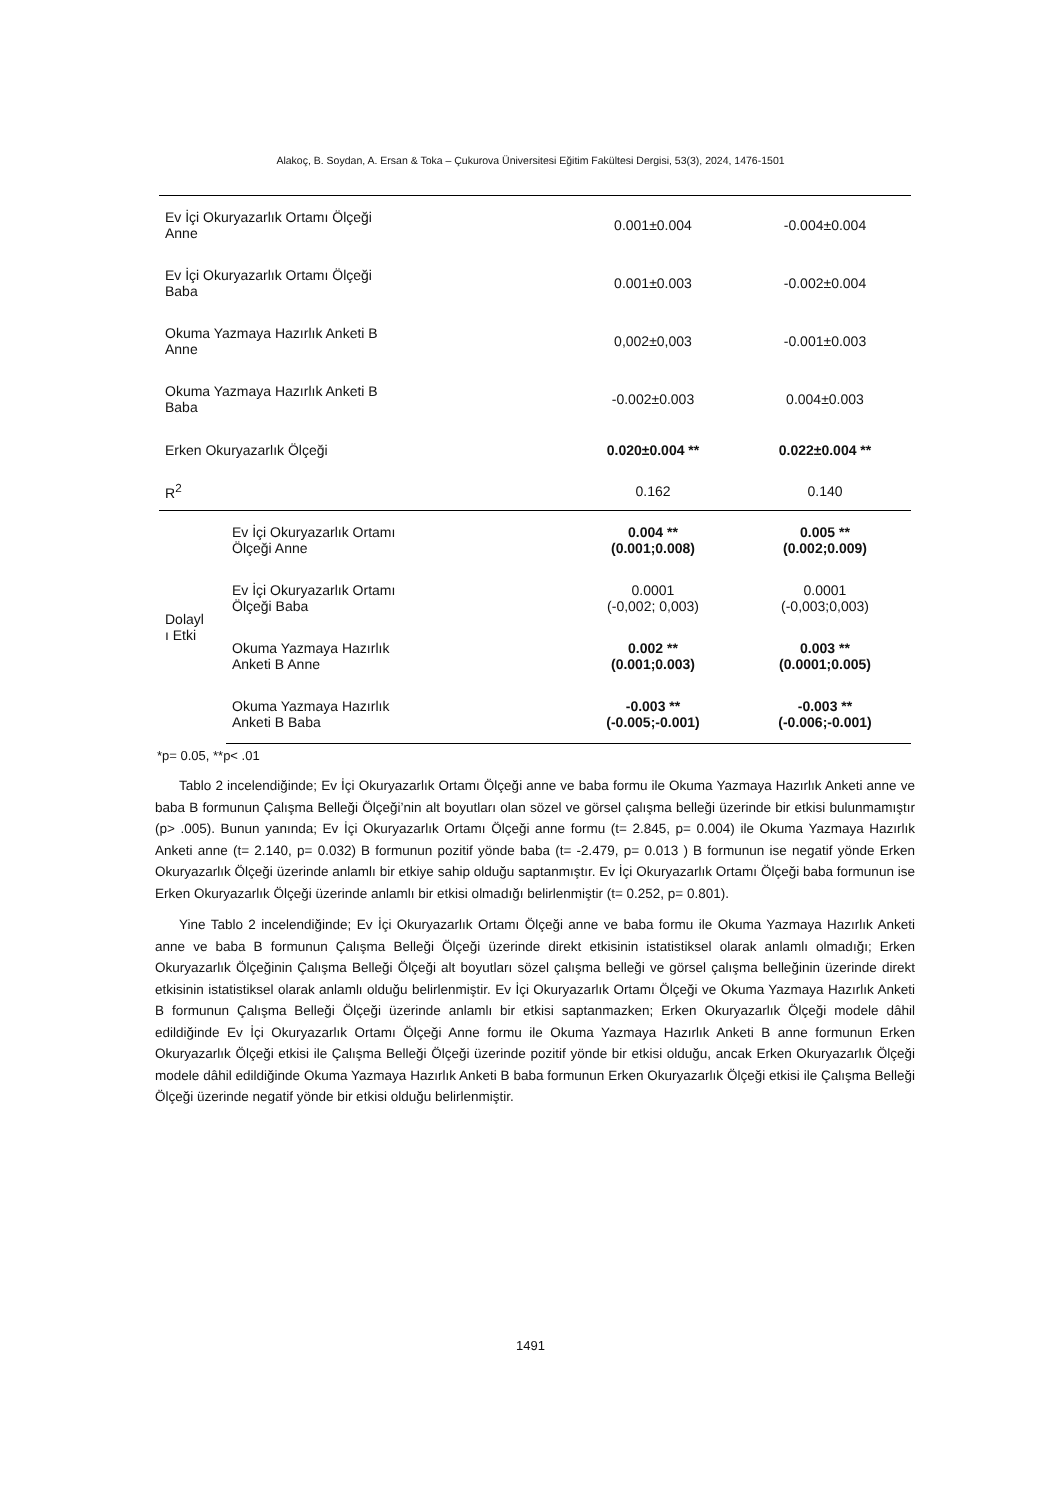Alakoç, B. Soydan, A. Ersan & Toka – Çukurova Üniversitesi Eğitim Fakültesi Dergisi, 53(3), 2024, 1476-1501
| Ev İçi Okuryazarlık Ortamı Ölçeği Anne | | 0.001±0.004 | -0.004±0.004 |
| Ev İçi Okuryazarlık Ortamı Ölçeği Baba | | 0.001±0.003 | -0.002±0.004 |
| Okuma Yazmaya Hazırlık Anketi B Anne | | 0,002±0,003 | -0.001±0.003 |
| Okuma Yazmaya Hazırlık Anketi B Baba | | -0.002±0.003 | 0.004±0.003 |
| Erken Okuryazarlık Ölçeği | | 0.020±0.004 ** | 0.022±0.004 ** |
| R<sup>2</sup> | | 0.162 | 0.140 |
| Dolayl ı Etki | Ev İçi Okuryazarlık Ortamı Ölçeği Anne | 0.004 ** (0.001;0.008) | 0.005 ** (0.002;0.009) |
| | Ev İçi Okuryazarlık Ortamı Ölçeği Baba | 0.0001 (-0,002; 0,003) | 0.0001 (-0,003;0,003) |
| | Okuma Yazmaya Hazırlık Anketi B Anne | 0.002 ** (0.001;0.003) | 0.003 ** (0.0001;0.005) |
| | Okuma Yazmaya Hazırlık Anketi B Baba | -0.003 ** (-0.005;-0.001) | -0.003 ** (-0.006;-0.001) |
*p= 0.05, **p< .01
Tablo 2 incelendiğinde; Ev İçi Okuryazarlık Ortamı Ölçeği anne ve baba formu ile Okuma Yazmaya Hazırlık Anketi anne ve baba B formunun Çalışma Belleği Ölçeği’nin alt boyutları olan sözel ve görsel çalışma belleği üzerinde bir etkisi bulunmamıştır (p> .005). Bunun yanında; Ev İçi Okuryazarlık Ortamı Ölçeği anne formu (t= 2.845, p= 0.004) ile Okuma Yazmaya Hazırlık Anketi anne (t= 2.140, p= 0.032) B formunun pozitif yönde baba (t= -2.479, p= 0.013 ) B formunun ise negatif yönde Erken Okuryazarlık Ölçeği üzerinde anlamlı bir etkiye sahip olduğu saptanmıştır. Ev İçi Okuryazarlık Ortamı Ölçeği baba formunun ise Erken Okuryazarlık Ölçeği üzerinde anlamlı bir etkisi olmadığı belirlenmiştir (t= 0.252, p= 0.801).
Yine Tablo 2 incelendiğinde; Ev İçi Okuryazarlık Ortamı Ölçeği anne ve baba formu ile Okuma Yazmaya Hazırlık Anketi anne ve baba B formunun Çalışma Belleği Ölçeği üzerinde direkt etkisinin istatistiksel olarak anlamlı olmadığı; Erken Okuryazarlık Ölçeğinin Çalışma Belleği Ölçeği alt boyutları sözel çalışma belleği ve görsel çalışma belleğinin üzerinde direkt etkisinin istatistiksel olarak anlamlı olduğu belirlenmiştir. Ev İçi Okuryazarlık Ortamı Ölçeği ve Okuma Yazmaya Hazırlık Anketi B formunun Çalışma Belleği Ölçeği üzerinde anlamlı bir etkisi saptanmazken; Erken Okuryazarlık Ölçeği modele dâhil edildiğinde Ev İçi Okuryazarlık Ortamı Ölçeği Anne formu ile Okuma Yazmaya Hazırlık Anketi B anne formunun Erken Okuryazarlık Ölçeği etkisi ile Çalışma Belleği Ölçeği üzerinde pozitif yönde bir etkisi olduğu, ancak Erken Okuryazarlık Ölçeği modele dâhil edildiğinde Okuma Yazmaya Hazırlık Anketi B baba formunun Erken Okuryazarlık Ölçeği etkisi ile Çalışma Belleği Ölçeği üzerinde negatif yönde bir etkisi olduğu belirlenmiştir.
1491